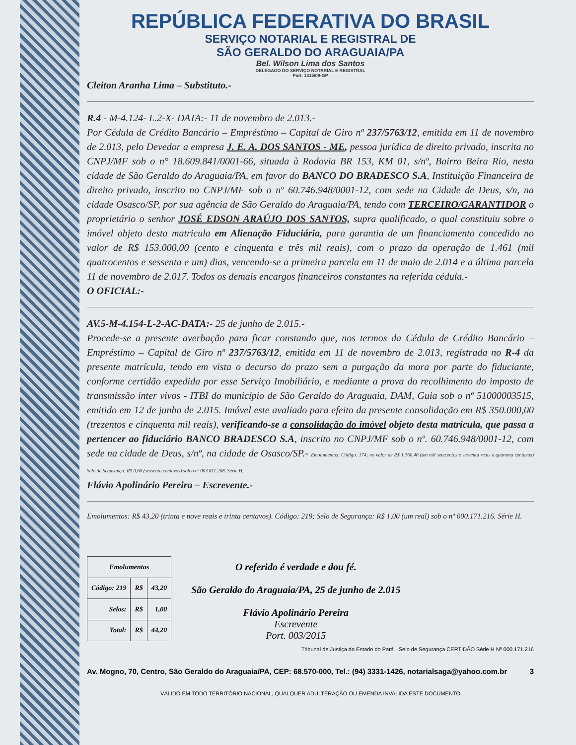REPÚBLICA FEDERATIVA DO BRASIL
SERVIÇO NOTARIAL E REGISTRAL DE
SÃO GERALDO DO ARAGUAIA/PA
Bel. Wilson Lima dos Santos
DELEGADO DO SERVIÇO NOTARIAL E REGISTRAL
Port. 1315/08-GP
Cleiton Aranha Lima – Substituto.-
R.4 - M-4.124- L.2-X- DATA:- 11 de novembro de 2.013.-
Por Cédula de Crédito Bancário – Empréstimo – Capital de Giro nº 237/5763/12, emitida em 11 de novembro de 2.013, pelo Devedor a empresa J. E. A. DOS SANTOS - ME, pessoa jurídica de direito privado, inscrita no CNPJ/MF sob o n° 18.609.841/0001-66, situada à Rodovia BR 153, KM 01, s/nº, Bairro Beira Rio, nesta cidade de São Geraldo do Araguaia/PA, em favor do BANCO DO BRADESCO S.A, Instituição Financeira de direito privado, inscrito no CNPJ/MF sob o nº 60.746.948/0001-12, com sede na Cidade de Deus, s/n, na cidade Osasco/SP, por sua agência de São Geraldo do Araguaia/PA, tendo com TERCEIRO/GARANTIDOR o proprietário o senhor JOSÉ EDSON ARAÚJO DOS SANTOS, supra qualificado, o qual constituiu sobre o imóvel objeto desta matricula em Alienação Fiduciária, para garantia de um financiamento concedido no valor de R$ 153.000,00 (cento e cinquenta e três mil reais), com o prazo da operação de 1.461 (mil quatrocentos e sessenta e um) dias, vencendo-se a primeira parcela em 11 de maio de 2.014 e a última parcela 11 de novembro de 2.017. Todos os demais encargos financeiros constantes na referida cédula.-
O OFICIAL:-
AV.5-M-4.154-L-2-AC-DATA:- 25 de junho de 2.015.-
Procede-se a presente averbação para ficar constando que, nos termos da Cédula de Crédito Bancário – Empréstimo – Capital de Giro nº 237/5763/12, emitida em 11 de novembro de 2.013, registrada no R-4 da presente matrícula, tendo em vista o decurso do prazo sem a purgação da mora por parte do fiduciante, conforme certidão expedida por esse Serviço Imobiliário, e mediante a prova do recolhimento do imposto de transmissão inter vivos - ITBI do município de São Geraldo do Araguaia, DAM, Guia sob o nº 51000003515, emitido em 12 de junho de 2.015. Imóvel este avaliado para efeito da presente consolidação em R$ 350.000,00 (trezentos e cinquenta mil reais), verificando-se a consolidação do imóvel objeto desta matrícula, que passa a pertencer ao fiduciário BANCO BRADESCO S.A, inscrito no CNPJ/MF sob o nº. 60.746.948/0001-12, com sede na cidade de Deus, s/nº, na cidade de Osasco/SP.- Emolumentos: Código: 174; no valor de R$ 1.760,40 (um mil setecentos e sessenta reais e quarenta centavos) Selo de Segurança: R$ 0,60 (sessenta centavos) sob o nº 003.811.208. Série H.
Flávio Apolinário Pereira – Escrevente.-
Emolumentos: R$ 43,20 (trinta e nove reais e trinta centavos). Código: 219; Selo de Segurança: R$ 1,00 (um real) sob o nº 000.171.216. Série H.
| Emolumentos | | |
| --- | --- | --- |
| Código: 219 | R$ | 43,20 |
| Selos: | R$ | 1,00 |
| Total: | R$ | 44,20 |
O referido é verdade e dou fé.
São Geraldo do Araguaia/PA, 25 de junho de 2.015
Flávio Apolinário Pereira
Escrevente
Port. 003/2015
Tribunal de Justiça do Estado do Pará · Selo de Segurança CERTIDÃO Série H Nº 000.171.216
Av. Mogno, 70, Centro, São Geraldo do Araguaia/PA, CEP: 68.570-000, Tel.: (94) 3331-1426, notarialsaga@yahoo.com.br 3
VÁLIDO EM TODO TERRITÓRIO NACIONAL, QUALQUER ADULTERAÇÃO OU EMENDA INVALIDA ESTE DOCUMENTO